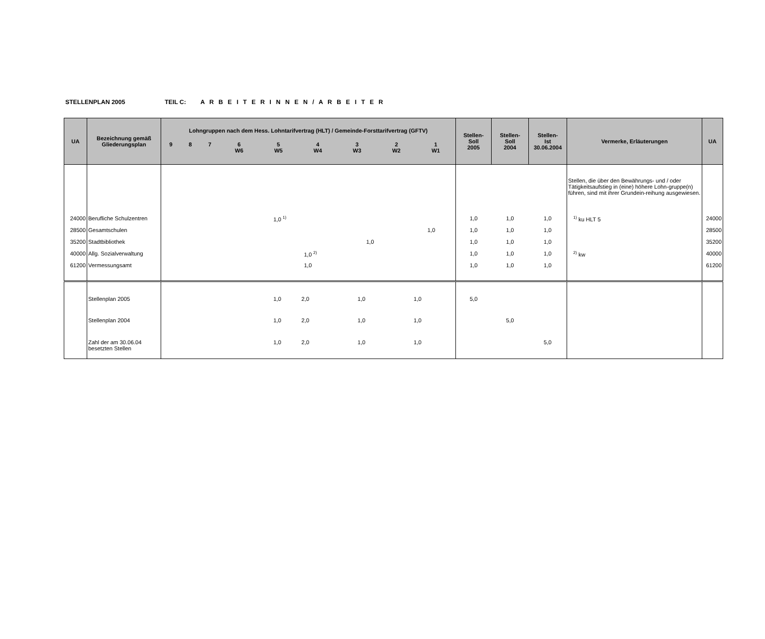STELLENPLAN 2005 TEIL C: A R B E I T E R I N N E N / A R B E I T E R
| UA | Bezeichnung gemäß Gliederungsplan | Lohngruppen nach dem Hess. Lohntarifvertrag (HLT) / Gemeinde-Forsttarifvertrag (GFTV) / 9 / 8 / 7 / 6 W6 / 5 W5 / 4 W4 / 3 W3 / 2 W2 / 1 W1 / | Stellen- Soll 2005 | Stellen- Soll 2004 | Stellen- Ist 30.06.2004 | Vermerke, Erläuterungen | UA |
| --- | --- | --- | --- | --- | --- | --- | --- |
| | | | | | | Stellen, die über den Bewährungs- und / oder Tätigkeitsaufstieg in (eine) höhere Lohn-gruppe(n) führen, sind mit ihrer Grundein-reihung ausgewiesen. | |
| 24000 | Berufliche Schulzentren | 1,0 <sup>1)</sup> | 1,0 | 1,0 | 1,0 | <sup>1)</sup> ku HLT 5 | 24000 |
| 28500 | Gesamtschulen | 1,0 | 1,0 | 1,0 | 1,0 | | 28500 |
| 35200 | Stadtbibliothek | 1,0 | 1,0 | 1,0 | 1,0 | | 35200 |
| 40000 | Allg. Sozialverwaltung | 1,0 <sup>2)</sup> | 1,0 | 1,0 | 1,0 | <sup>2)</sup> kw | 40000 |
| 61200 | Vermessungsamt | 1,0 | 1,0 | 1,0 | 1,0 | | 61200 |
| | Stellenplan 2005 | 1,0 2,0 1,0 1,0 | 5,0 | | | | |
| | Stellenplan 2004 | 1,0 2,0 1,0 1,0 | | 5,0 | | | |
| | Zahl der am 30.06.04 besetzten Stellen | 1,0 2,0 1,0 1,0 | | | 5,0 | | |